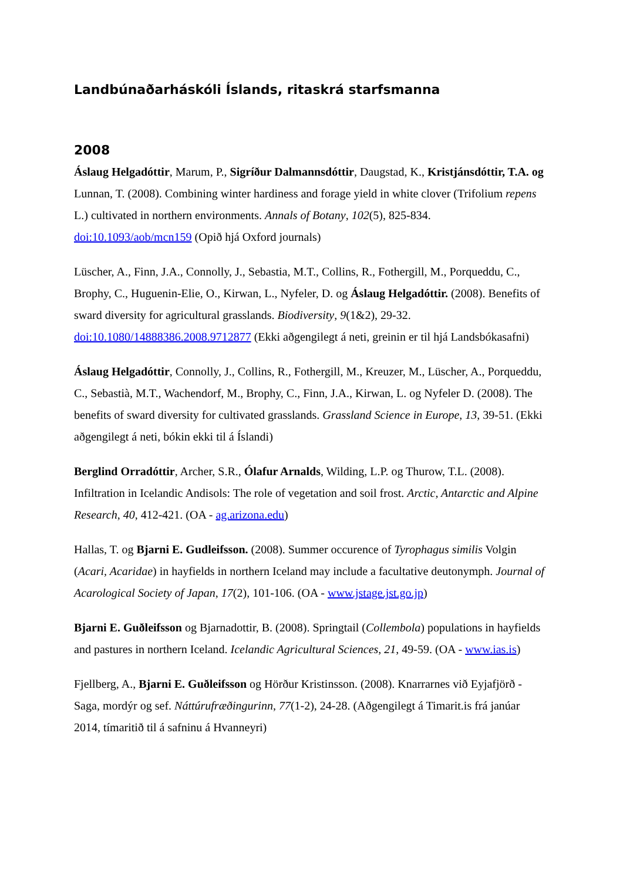Landbúnaðarháskóli Íslands, ritaskrá starfsmanna
2008
Áslaug Helgadóttir, Marum, P., Sigríður Dalmannsdóttir, Daugstad, K., Kristjánsdóttir, T.A. og Lunnan, T. (2008). Combining winter hardiness and forage yield in white clover (Trifolium repens L.) cultivated in northern environments. Annals of Botany, 102(5), 825-834. doi:10.1093/aob/mcn159 (Opið hjá Oxford journals)
Lüscher, A., Finn, J.A., Connolly, J., Sebastia, M.T., Collins, R., Fothergill, M., Porqueddu, C., Brophy, C., Huguenin-Elie, O., Kirwan, L., Nyfeler, D. og Áslaug Helgadóttir. (2008). Benefits of sward diversity for agricultural grasslands. Biodiversity, 9(1&2), 29-32. doi:10.1080/14888386.2008.9712877 (Ekki aðgengilegt á neti, greinin er til hjá Landsbókasafni)
Áslaug Helgadóttir, Connolly, J., Collins, R., Fothergill, M., Kreuzer, M., Lüscher, A., Porqueddu, C., Sebastià, M.T., Wachendorf, M., Brophy, C., Finn, J.A., Kirwan, L. og Nyfeler D. (2008). The benefits of sward diversity for cultivated grasslands. Grassland Science in Europe, 13, 39-51. (Ekki aðgengilegt á neti, bókin ekki til á Íslandi)
Berglind Orradóttir, Archer, S.R., Ólafur Arnalds, Wilding, L.P. og Thurow, T.L. (2008). Infiltration in Icelandic Andisols: The role of vegetation and soil frost. Arctic, Antarctic and Alpine Research, 40, 412-421. (OA - ag.arizona.edu)
Hallas, T. og Bjarni E. Gudleifsson. (2008). Summer occurence of Tyrophagus similis Volgin (Acari, Acaridae) in hayfields in northern Iceland may include a facultative deutonymph. Journal of Acarological Society of Japan, 17(2), 101-106. (OA - www.jstage.jst.go.jp)
Bjarni E. Guðleifsson og Bjarnadottir, B. (2008). Springtail (Collembola) populations in hayfields and pastures in northern Iceland. Icelandic Agricultural Sciences, 21, 49-59. (OA - www.ias.is)
Fjellberg, A., Bjarni E. Guðleifsson og Hörður Kristinsson. (2008). Knarrarnes við Eyjafjörð - Saga, mordýr og sef. Náttúrufræðingurinn, 77(1-2), 24-28. (Aðgengilegt á Timarit.is frá janúar 2014, tímaritið til á safninu á Hvanneyri)